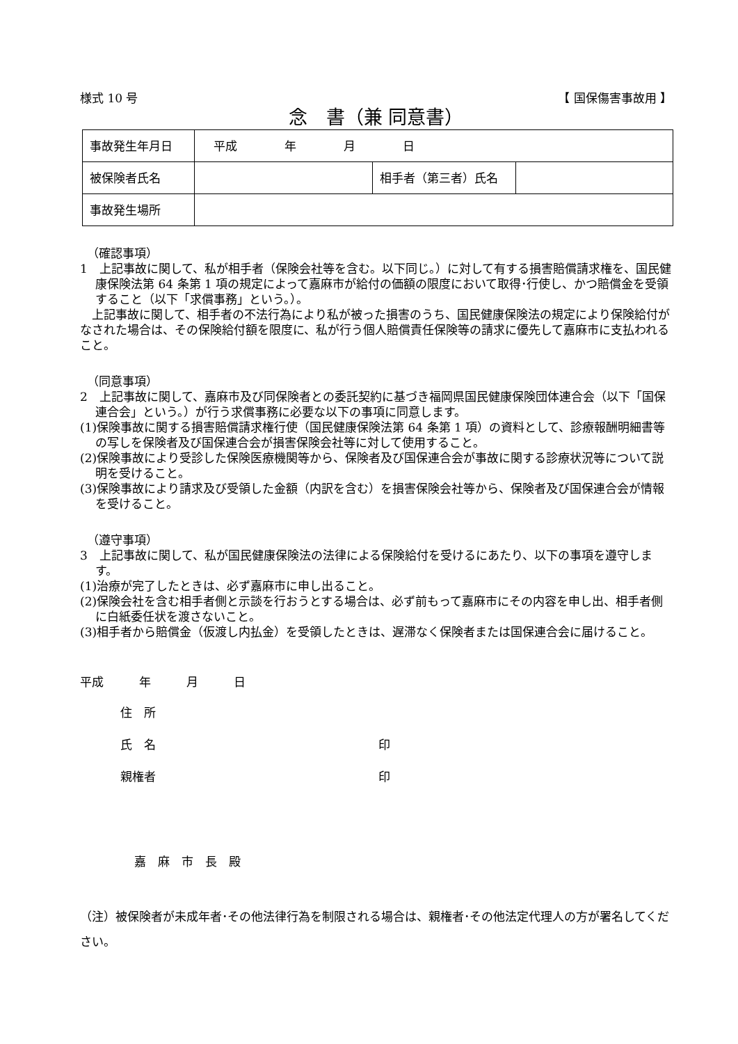様式 10 号 【 国保傷害事故用 】
念　書（兼 同意書）
| 事故発生年月日 | 平成 年 月 日 | | |
| 被保険者氏名 | | 相手者（第三者）氏名 | |
| 事故発生場所 | | | |
（確認事項）
1　上記事故に関して、私が相手者（保険会社等を含む。以下同じ。）に対して有する損害賠償請求権を、国民健康保険法第 64 条第 1 項の規定によって嘉麻市が給付の価額の限度において取得･行使し、かつ賠償金を受領すること（以下「求償事務」という。）。
　上記事故に関して、相手者の不法行為により私が被った損害のうち、国民健康保険法の規定により保険給付がなされた場合は、その保険給付額を限度に、私が行う個人賠償責任保険等の請求に優先して嘉麻市に支払われること。
（同意事項）
2　上記事故に関して、嘉麻市及び同保険者との委託契約に基づき福岡県国民健康保険団体連合会（以下「国保連合会」という。）が行う求償事務に必要な以下の事項に同意します。
(1)保険事故に関する損害賠償請求権行使（国民健康保険法第 64 条第 1 項）の資料として、診療報酬明細書等の写しを保険者及び国保連合会が損害保険会社等に対して使用すること。
(2)保険事故により受診した保険医療機関等から、保険者及び国保連合会が事故に関する診療状況等について説明を受けること。
(3)保険事故により請求及び受領した金額（内訳を含む）を損害保険会社等から、保険者及び国保連合会が情報を受けること。
（遵守事項）
3　上記事故に関して、私が国民健康保険法の法律による保険給付を受けるにあたり、以下の事項を遵守します。
(1)治療が完了したときは、必ず嘉麻市に申し出ること。
(2)保険会社を含む相手者側と示談を行おうとする場合は、必ず前もって嘉麻市にその内容を申し出、相手者側に白紙委任状を渡さないこと。
(3)相手者から賠償金（仮渡し内払金）を受領したときは、遅滞なく保険者または国保連合会に届けること。
平成　　　年　　　月　　　日
住　所
氏　名 印
親権者 印
嘉　麻　市　長　殿
（注）被保険者が未成年者･その他法律行為を制限される場合は、親権者･その他法定代理人の方が署名してください。